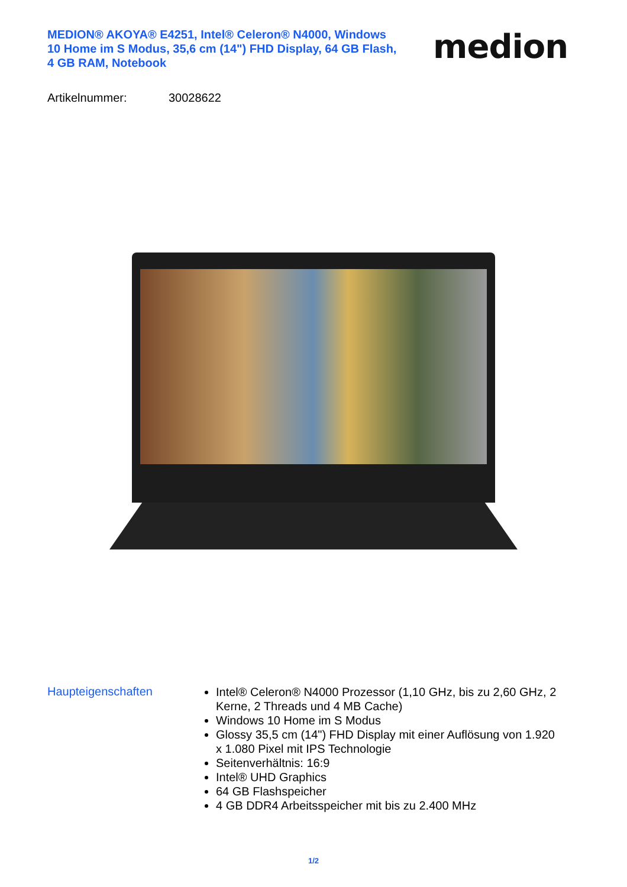MEDION® AKOYA® E4251, Intel® Celeron® N4000, Windows 10 Home im S Modus, 35,6 cm (14") FHD Display, 64 GB Flash, 4 GB RAM, Notebook
medion
Artikelnummer: 30028622
Haupteigenschaften
Intel® Celeron® N4000 Prozessor (1,10 GHz, bis zu 2,60 GHz, 2 Kerne, 2 Threads und 4 MB Cache)
Windows 10 Home im S Modus
Glossy 35,5 cm (14") FHD Display mit einer Auflösung von 1.920 x 1.080 Pixel mit IPS Technologie
Seitenverhältnis: 16:9
Intel® UHD Graphics
64 GB Flashspeicher
4 GB DDR4 Arbeitsspeicher mit bis zu 2.400 MHz
1/2